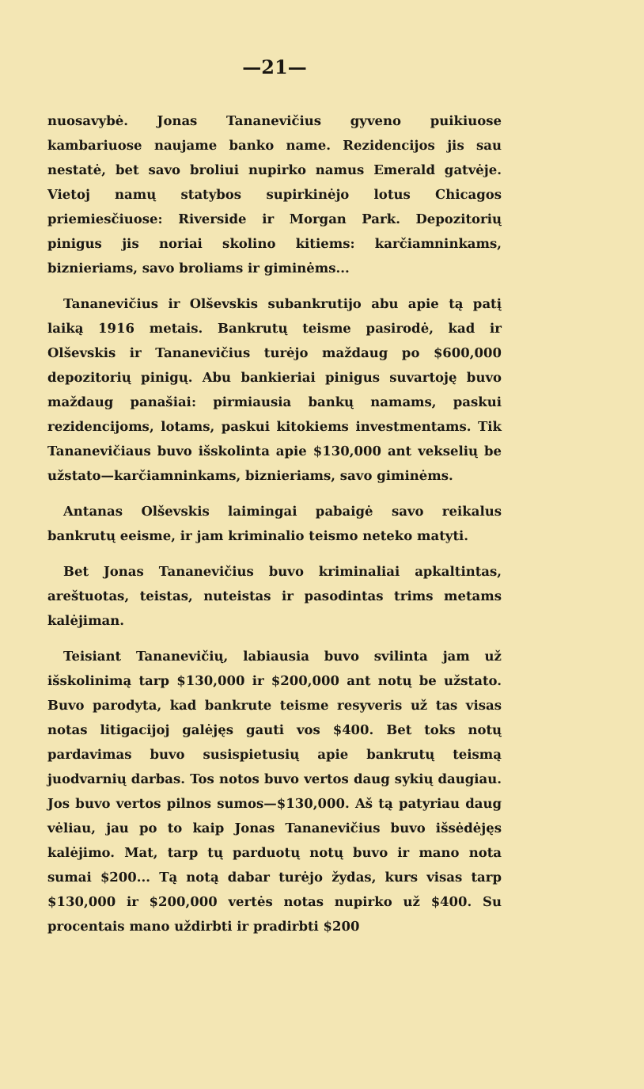—21—
nuosavybė. Jonas Tananevičius gyveno puikiuose kambariuose naujame banko name. Rezidencijos jis sau nestatė, bet savo broliui nupirko namus Emerald gatvėje. Vietoj namų statybos supirkinėjo lotus Chicagos priemiesčiuose: Riverside ir Morgan Park. Depozitorių pinigus jis noriai skolino kitiems: karčiamninkams, biznieriams, savo broliams ir giminėms...
Tananevičius ir Olševskis subankrutijo abu apie tą patį laiką 1916 metais. Bankrutų teisme pasirodė, kad ir Olševskis ir Tananevičius turėjo maždaug po $600,000 depozitorių pinigų. Abu bankieriai pinigus suvartoję buvo maždaug panašiai: pirmiausia bankų namams, paskui rezidencijoms, lotams, paskui kitokiems investmentams. Tik Tananevičiaus buvo išskolinta apie $130,000 ant vekselių be užstato—karčiamninkams, biznieriams, savo giminėms.
Antanas Olševskis laimingai pabaigė savo reikalus bankrutų eeisme, ir jam kriminalio teismo neteko matyti.
Bet Jonas Tananevičius buvo kriminaliai apkaltintas, areštuotas, teistas, nuteistas ir pasodintas trims metams kalėjiman.
Teisiant Tananevičių, labiausia buvo svilinta jam už išskolinimą tarp $130,000 ir $200,000 ant notų be užstato. Buvo parodyta, kad bankrute teisme resyveris už tas visas notas litigacijoj galėjęs gauti vos $400. Bet toks notų pardavimas buvo susispietusių apie bankrutų teismą juodvarnių darbas. Tos notos buvo vertos daug sykių daugiau. Jos buvo vertos pilnos sumos—$130,000. Aš tą patyriau daug vėliau, jau po to kaip Jonas Tananevičius buvo išsėdėjęs kalėjimo. Mat, tarp tų parduotų notų buvo ir mano nota sumai $200... Tą notą dabar turėjo žydas, kurs visas tarp $130,000 ir $200,000 vertės notas nupirko už $400. Su procentais mano uždirbti ir pradirbti $200